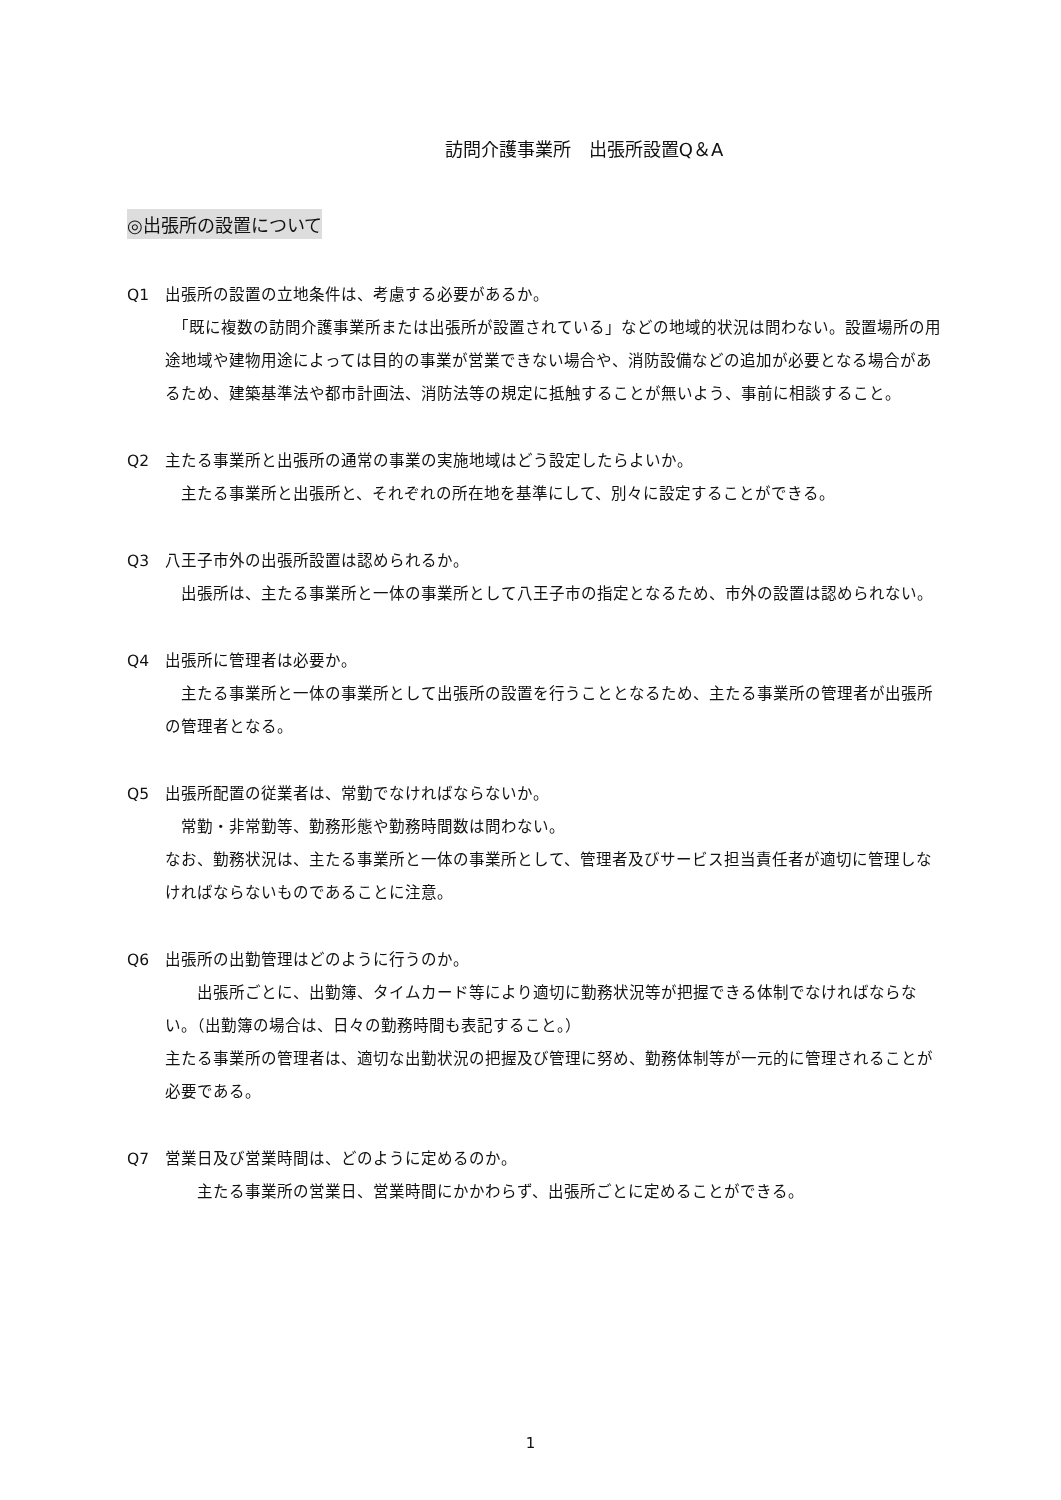訪問介護事業所　出張所設置Q＆A
◎出張所の設置について
Q1　出張所の設置の立地条件は、考慮する必要があるか。
　「既に複数の訪問介護事業所または出張所が設置されている」などの地域的状況は問わない。設置場所の用途地域や建物用途によっては目的の事業が営業できない場合や、消防設備などの追加が必要となる場合があるため、建築基準法や都市計画法、消防法等の規定に抵触することが無いよう、事前に相談すること。
Q2　主たる事業所と出張所の通常の事業の実施地域はどう設定したらよいか。
　主たる事業所と出張所と、それぞれの所在地を基準にして、別々に設定することができる。
Q3　八王子市外の出張所設置は認められるか。
　出張所は、主たる事業所と一体の事業所として八王子市の指定となるため、市外の設置は認められない。
Q4　出張所に管理者は必要か。
　主たる事業所と一体の事業所として出張所の設置を行うこととなるため、主たる事業所の管理者が出張所の管理者となる。
Q5　出張所配置の従業者は、常勤でなければならないか。
　常勤・非常勤等、勤務形態や勤務時間数は問わない。
なお、勤務状況は、主たる事業所と一体の事業所として、管理者及びサービス担当責任者が適切に管理しなければならないものであることに注意。
Q6　出張所の出勤管理はどのように行うのか。
　　出張所ごとに、出勤簿、タイムカード等により適切に勤務状況等が把握できる体制でなければならない。（出勤簿の場合は、日々の勤務時間も表記すること。）
主たる事業所の管理者は、適切な出勤状況の把握及び管理に努め、勤務体制等が一元的に管理されることが必要である。
Q7　営業日及び営業時間は、どのように定めるのか。
　　主たる事業所の営業日、営業時間にかかわらず、出張所ごとに定めることができる。
1